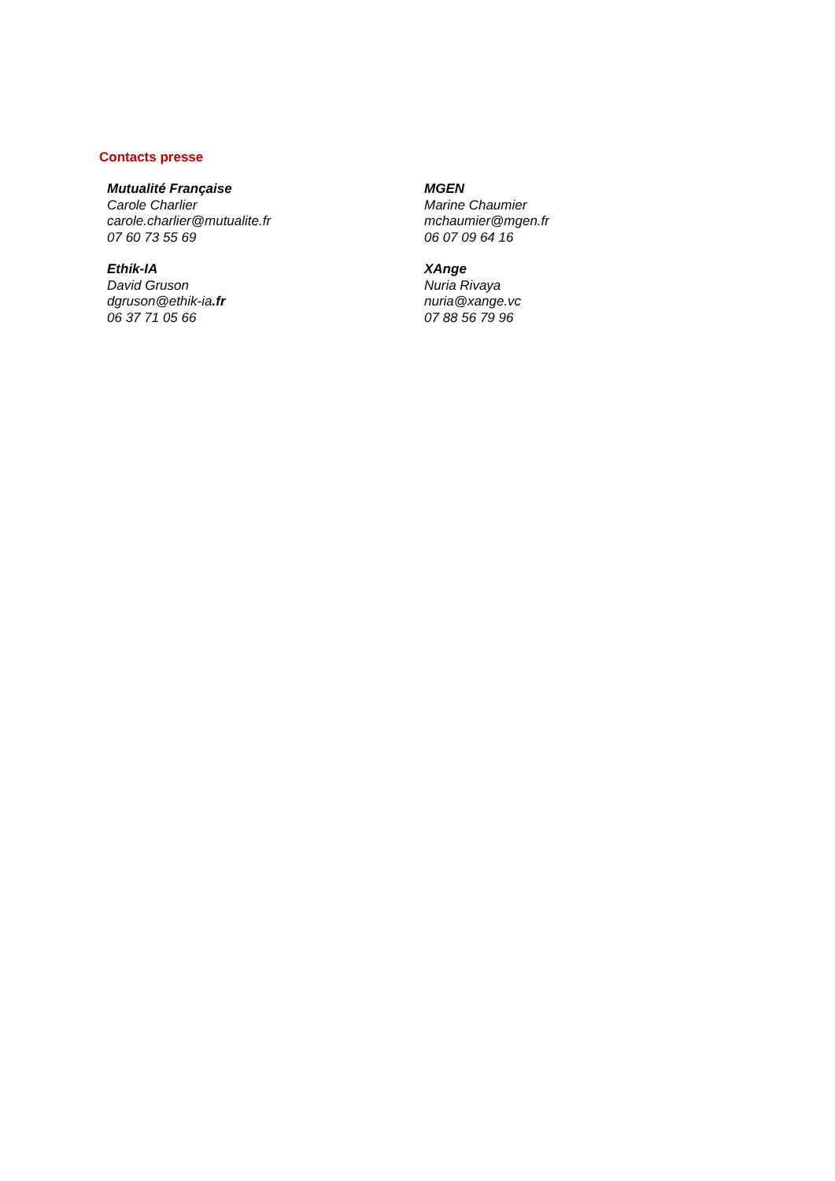Contacts presse
Mutualité Française
Carole Charlier
carole.charlier@mutualite.fr
07 60 73 55 69
MGEN
Marine Chaumier
mchaumier@mgen.fr
06 07 09 64 16
Ethik-IA
David Gruson
dgruson@ethik-ia.fr
06 37 71 05 66
XAnge
Nuria Rivaya
nuria@xange.vc
07 88 56 79 96